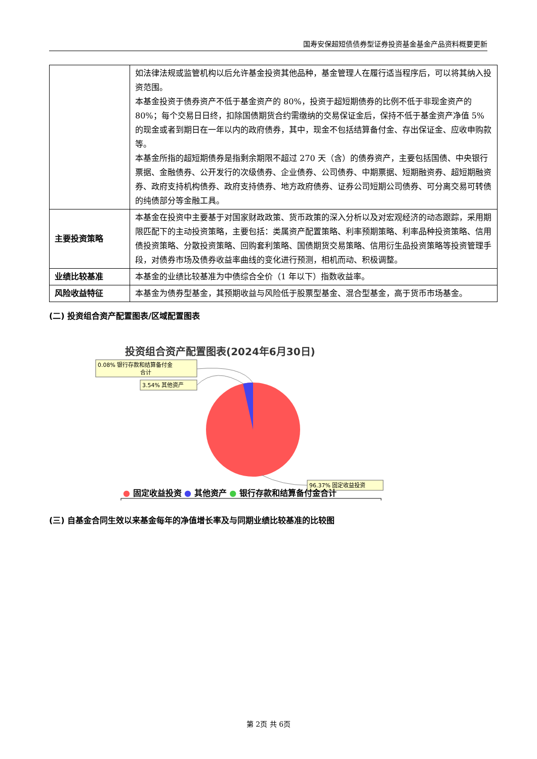国寿安保超短债债券型证券投资基金基金产品资料概要更新
| | 如法律法规或监管机构以后允许基金投资其他品种，基金管理人在履行适当程序后，可以将其纳入投资范围。 本基金投资于债券资产不低于基金资产的 80%，投资于超短期债券的比例不低于非现金资产的 80%；每个交易日日终，扣除国债期货合约需缴纳的交易保证金后，保持不低于基金资产净值 5%的现金或者到期日在一年以内的政府债券，其中，现金不包括结算备付金、存出保证金、应收申购款等。 本基金所指的超短期债券是指剩余期限不超过 270 天（含）的债券资产，主要包括国债、中央银行票据、金融债券、公开发行的次级债券、企业债券、公司债券、中期票据、短期融资券、超短期融资券、政府支持机构债券、政府支持债券、地方政府债券、证券公司短期公司债券、可分离交易可转债的纯债部分等金融工具。 |
| 主要投资策略 | 本基金在投资中主要基于对国家财政政策、货币政策的深入分析以及对宏观经济的动态跟踪，采用期限匹配下的主动投资策略，主要包括：类属资产配置策略、利率预期策略、利率品种投资策略、信用债投资策略、分散投资策略、回购套利策略、国债期货交易策略、信用衍生品投资策略等投资管理手段，对债券市场及债券收益率曲线的变化进行预测，相机而动、积极调整。 |
| 业绩比较基准 | 本基金的业绩比较基准为中债综合全价（1 年以下）指数收益率。 |
| 风险收益特征 | 本基金为债券型基金，其预期收益与风险低于股票型基金、混合型基金，高于货币市场基金。 |
(二) 投资组合资产配置图表/区域配置图表
投资组合资产配置图表(2024年6月30日)
0.08% 银行存款和结算备付金
合计
3.54% 其他资产
96.37% 固定收益投资
● 固定收益投资 ● 其他资产 ● 银行存款和结算备付金合计
(三) 自基金合同生效以来基金每年的净值增长率及与同期业绩比较基准的比较图
第 2页 共 6页